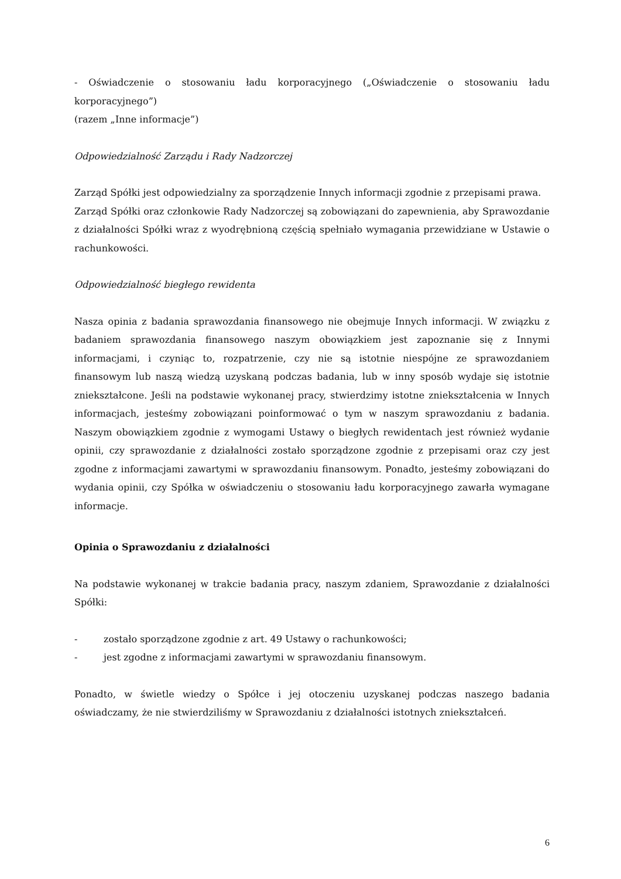- Oświadczenie o stosowaniu ładu korporacyjnego („Oświadczenie o stosowaniu ładu korporacyjnego”)
(razem „Inne informacje”)
Odpowiedzialność Zarządu i Rady Nadzorczej
Zarząd Spółki jest odpowiedzialny za sporządzenie Innych informacji zgodnie z przepisami prawa.
Zarząd Spółki oraz członkowie Rady Nadzorczej są zobowiązani do zapewnienia, aby Sprawozdanie z działalności Spółki wraz z wyodrębnioną częścią spełniało wymagania przewidziane w Ustawie o rachunkowości.
Odpowiedzialność biegłego rewidenta
Nasza opinia z badania sprawozdania finansowego nie obejmuje Innych informacji. W związku z badaniem sprawozdania finansowego naszym obowiązkiem jest zapoznanie się z Innymi informacjami, i czyniąc to, rozpatrzenie, czy nie są istotnie niespójne ze sprawozdaniem finansowym lub naszą wiedzą uzyskaną podczas badania, lub w inny sposób wydaje się istotnie zniekształcone. Jeśli na podstawie wykonanej pracy, stwierdzimy istotne zniekształcenia w Innych informacjach, jesteśmy zobowiązani poinformować o tym w naszym sprawozdaniu z badania. Naszym obowiązkiem zgodnie z wymogami Ustawy o biegłych rewidentach jest również wydanie opinii, czy sprawozdanie z działalności zostało sporządzone zgodnie z przepisami oraz czy jest zgodne z informacjami zawartymi w sprawozdaniu finansowym. Ponadto, jesteśmy zobowiązani do wydania opinii, czy Spółka w oświadczeniu o stosowaniu ładu korporacyjnego zawarła wymagane informacje.
Opinia o Sprawozdaniu z działalności
Na podstawie wykonanej w trakcie badania pracy, naszym zdaniem, Sprawozdanie z działalności Spółki:
- zostało sporządzone zgodnie z art. 49 Ustawy o rachunkowości;
- jest zgodne z informacjami zawartymi w sprawozdaniu finansowym.
Ponadto, w świetle wiedzy o Spółce i jej otoczeniu uzyskanej podczas naszego badania oświadczamy, że nie stwierdziliśmy w Sprawozdaniu z działalności istotnych zniekształceń.
6